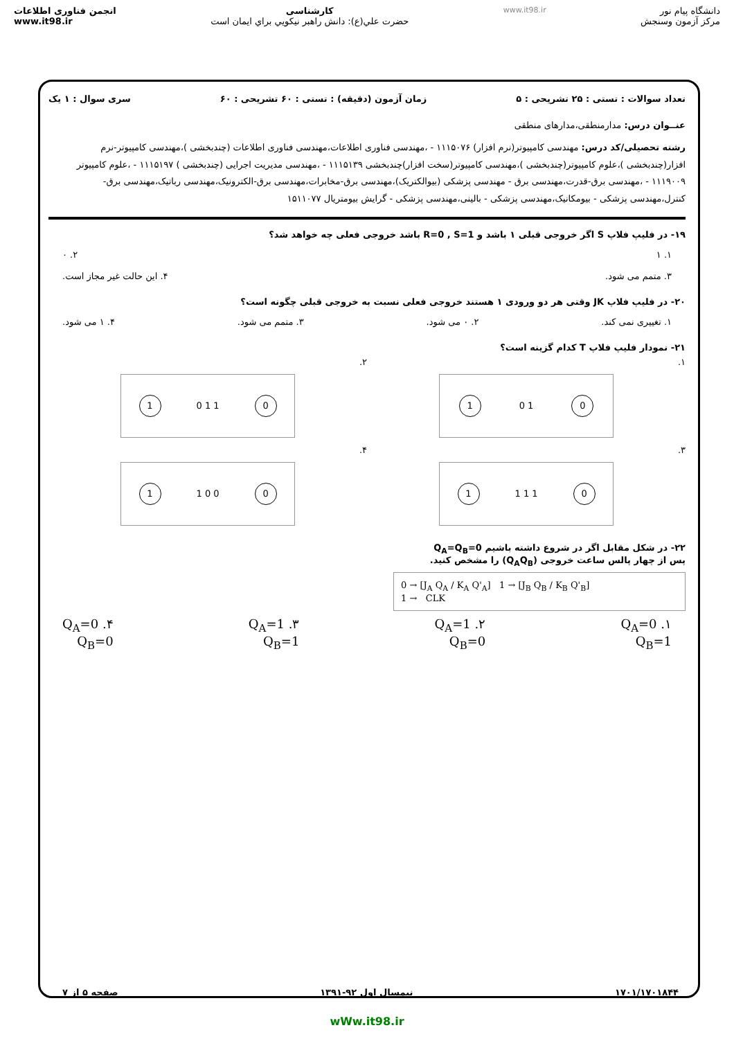www.it98.ir
انجمن فناوری اطلاعات
www.it98.ir
کارشناسی
حضرت علي(ع): دانش راهبر نيكويي براي ايمان است
دانشگاه پیام نور
مرکز آزمون وسنجش
تعداد سوالات : تستی : ۲۵ تشریحی : ۵ زمان آزمون (دقیقه) : تستی : ۶۰ تشریحی : ۶۰ سری سوال : ۱ یک
عنــوان درس: مدارمنطقی،مدارهای منطقی
رشته تحصیلی/کد درس: مهندسی کامپیوتر(نرم افزار) ۱۱۱۵۰۷۶ - ،مهندسی فناوری اطلاعات،مهندسی فناوری اطلاعات (چندبخشی )،مهندسی کامپیوتر-نرم افزار(چندبخشی )،علوم کامپیوتر(چندبخشی )،مهندسی کامپیوتر(سخت افزار)چندبخشی ۱۱۱۵۱۳۹ - ،مهندسی مدیریت اجرایی (چندبخشی ) ۱۱۱۵۱۹۷ - ،علوم کامپیوتر ۱۱۱۹۰۰۹ - ،مهندسی برق-قدرت،مهندسی برق - مهندسی پزشکی (بیوالکتریک)،مهندسی برق-مخابرات،مهندسی برق-الکترونیک،مهندسی رباتیک،مهندسی برق-کنترل،مهندسی پزشکی - بیومکانیک،مهندسی پزشکی - بالینی،مهندسی پزشکی - گرایش بیومتریال ۱۵۱۱۰۷۷
۱۹- در فلیپ فلاپ S اگر خروجی قبلی ۱ باشد و R=0 , S=1 باشد خروجی فعلی چه خواهد شد؟
۱. ۱ ۲. ۰
۳. متمم می شود. ۴. این حالت غیر مجاز است.
۲۰- در فلیپ فلاپ JK وقتی هر دو ورودی ۱ هستند خروجی فعلی نسبت به خروجی قبلی چگونه است؟
۱. تغییری نمی کند. ۲. ۰ می شود. ۳. متمم می شود. ۴. ۱ می شود.
۲۱- نمودار فلیپ فلاپ T کدام گزینه است؟
۱.
0 1 0 1
۲.
0 1 1 0 1
۳.
0 1 1 1 1
۴.
0 0 0 1 1
۲۲- در شکل مقابل اگر در شروع داشته باشیم Q<sub>A</sub>=Q<sub>B</sub>=0
پس از چهار پالس ساعت خروجی (Q<sub>A</sub>Q<sub>B</sub>) را مشخص کنید.
0 → [J<sub>A</sub> Q<sub>A</sub> / K<sub>A</sub> Q'<sub>A</sub>] 1 → [J<sub>B</sub> Q<sub>B</sub> / K<sub>B</sub> Q'<sub>B</sub>]
1 → CLK
۱. Q<sub>A</sub>=0
Q<sub>B</sub>=1 ۲. Q<sub>A</sub>=1
Q<sub>B</sub>=0 ۳. Q<sub>A</sub>=1
Q<sub>B</sub>=1 ۴. Q<sub>A</sub>=0
Q<sub>B</sub>=0
۱۷۰۱/۱۷۰۱۸۴۴ نیمسال اول ۹۲-۱۳۹۱ صفحه ۵ از ۷
wWw.it98.ir